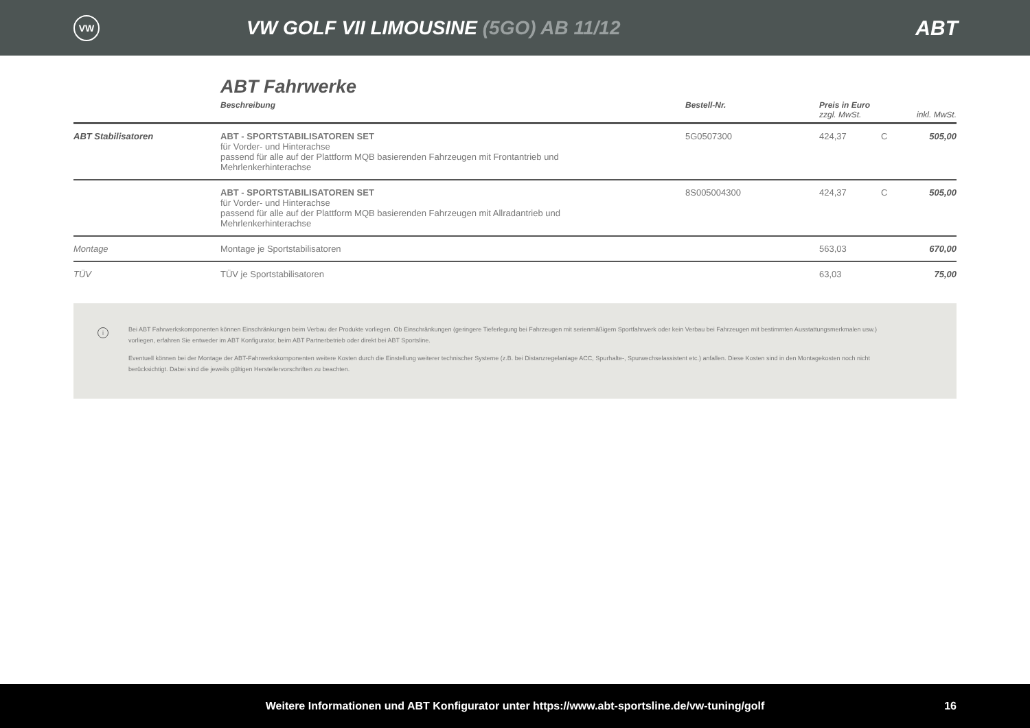VW
VW GOLF VII LIMOUSINE (5GO) AB 11/12
ABT
ABT Fahrwerke
| | Beschreibung | Bestell-Nr. | Preis in Euro zzgl. MwSt. | | inkl. MwSt. |
| --- | --- | --- | --- | --- | --- |
| ABT Stabilisatoren | ABT - SPORTSTABILISATOREN SET für Vorder- und Hinterachse passend für alle auf der Plattform MQB basierenden Fahrzeugen mit Frontantrieb und Mehrlenkerhinterachse | 5G0507300 | 424,37 | C | 505,00 |
| | ABT - SPORTSTABILISATOREN SET für Vorder- und Hinterachse passend für alle auf der Plattform MQB basierenden Fahrzeugen mit Allradantrieb und Mehrlenkerhinterachse | 8S005004300 | 424,37 | C | 505,00 |
| Montage | Montage je Sportstabilisatoren | | 563,03 | | 670,00 |
| TÜV | TÜV je Sportstabilisatoren | | 63,03 | | 75,00 |
i
Bei ABT Fahrwerkskomponenten können Einschränkungen beim Verbau der Produkte vorliegen. Ob Einschränkungen (geringere Tieferlegung bei Fahrzeugen mit serienmäßigem Sportfahrwerk oder kein Verbau bei Fahrzeugen mit bestimmten Ausstattungsmerkmalen usw.) vorliegen, erfahren Sie entweder im ABT Konfigurator, beim ABT Partnerbetrieb oder direkt bei ABT Sportsline.
Eventuell können bei der Montage der ABT-Fahrwerkskomponenten weitere Kosten durch die Einstellung weiterer technischer Systeme (z.B. bei Distanzregelanlage ACC, Spurhalte-, Spurwechselassistent etc.) anfallen. Diese Kosten sind in den Montagekosten noch nicht berücksichtigt. Dabei sind die jeweils gültigen Herstellervorschriften zu beachten.
Weitere Informationen und ABT Konfigurator unter https://www.abt-sportsline.de/vw-tuning/golf 16